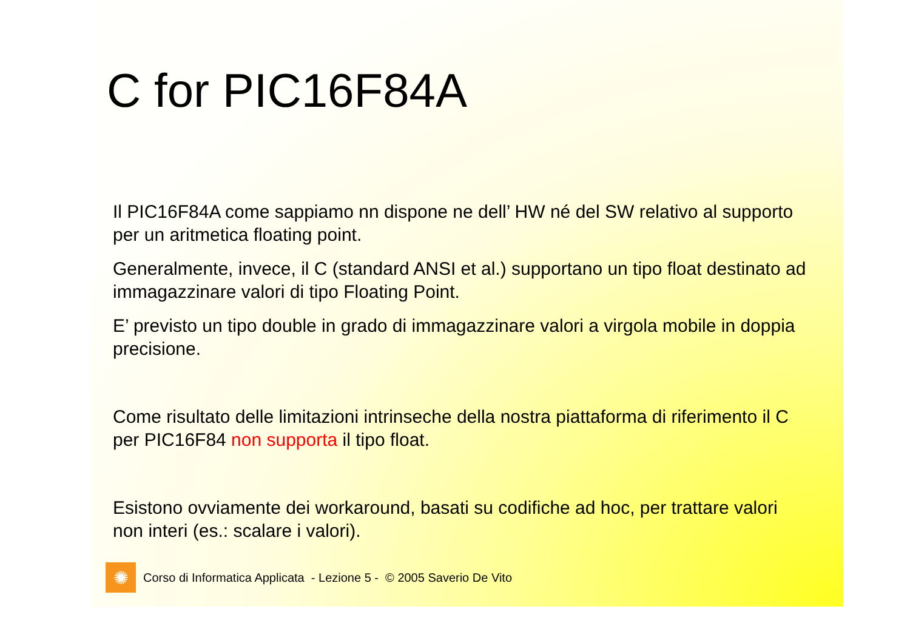C for PIC16F84A
Il PIC16F84A come sappiamo nn dispone ne dell’ HW né del SW relativo al supporto per un aritmetica floating point.
Generalmente, invece, il C (standard ANSI et al.) supportano un tipo float destinato ad immagazzinare valori di tipo Floating Point.
E’ previsto un tipo double in grado di immagazzinare valori a virgola mobile in doppia precisione.
Come risultato delle limitazioni intrinseche della nostra piattaforma di riferimento il C per PIC16F84 non supporta il tipo float.
Esistono ovviamente dei workaround, basati su codifiche ad hoc, per trattare valori non interi (es.: scalare i valori).
✺
Corso di Informatica Applicata - Lezione 5 - © 2005 Saverio De Vito